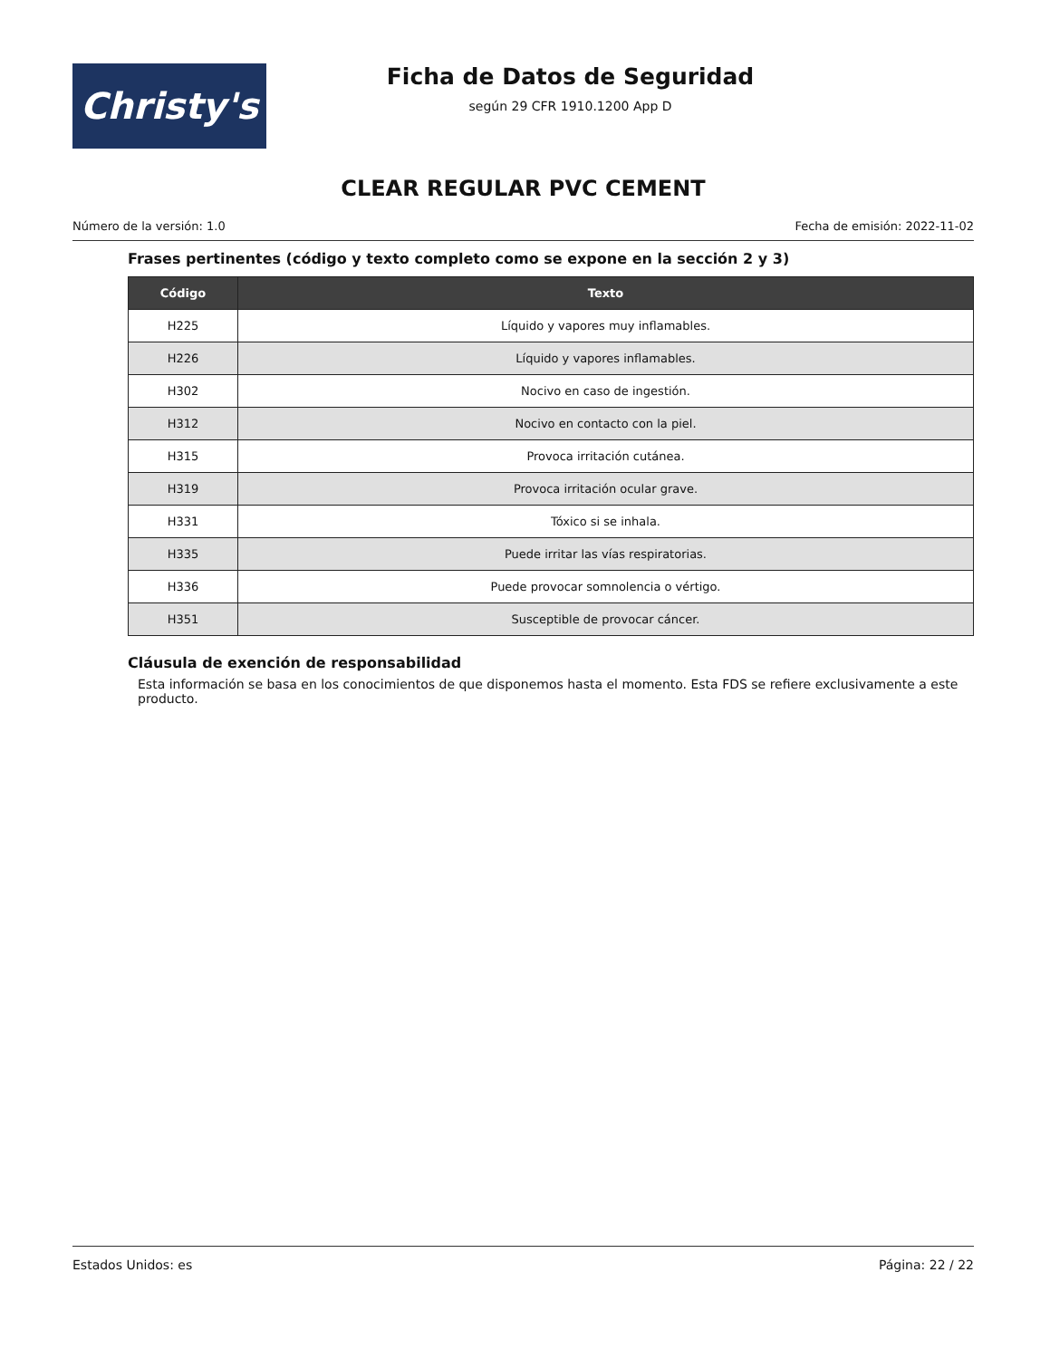Christy's
Ficha de Datos de Seguridad
según 29 CFR 1910.1200 App D
CLEAR REGULAR PVC CEMENT
Número de la versión: 1.0 Fecha de emisión: 2022-11-02
Frases pertinentes (código y texto completo como se expone en la sección 2 y 3)
| Código | Texto |
| --- | --- |
| H225 | Líquido y vapores muy inflamables. |
| H226 | Líquido y vapores inflamables. |
| H302 | Nocivo en caso de ingestión. |
| H312 | Nocivo en contacto con la piel. |
| H315 | Provoca irritación cutánea. |
| H319 | Provoca irritación ocular grave. |
| H331 | Tóxico si se inhala. |
| H335 | Puede irritar las vías respiratorias. |
| H336 | Puede provocar somnolencia o vértigo. |
| H351 | Susceptible de provocar cáncer. |
Cláusula de exención de responsabilidad
Esta información se basa en los conocimientos de que disponemos hasta el momento. Esta FDS se refiere exclusivamente a este producto.
Estados Unidos: es Página: 22 / 22